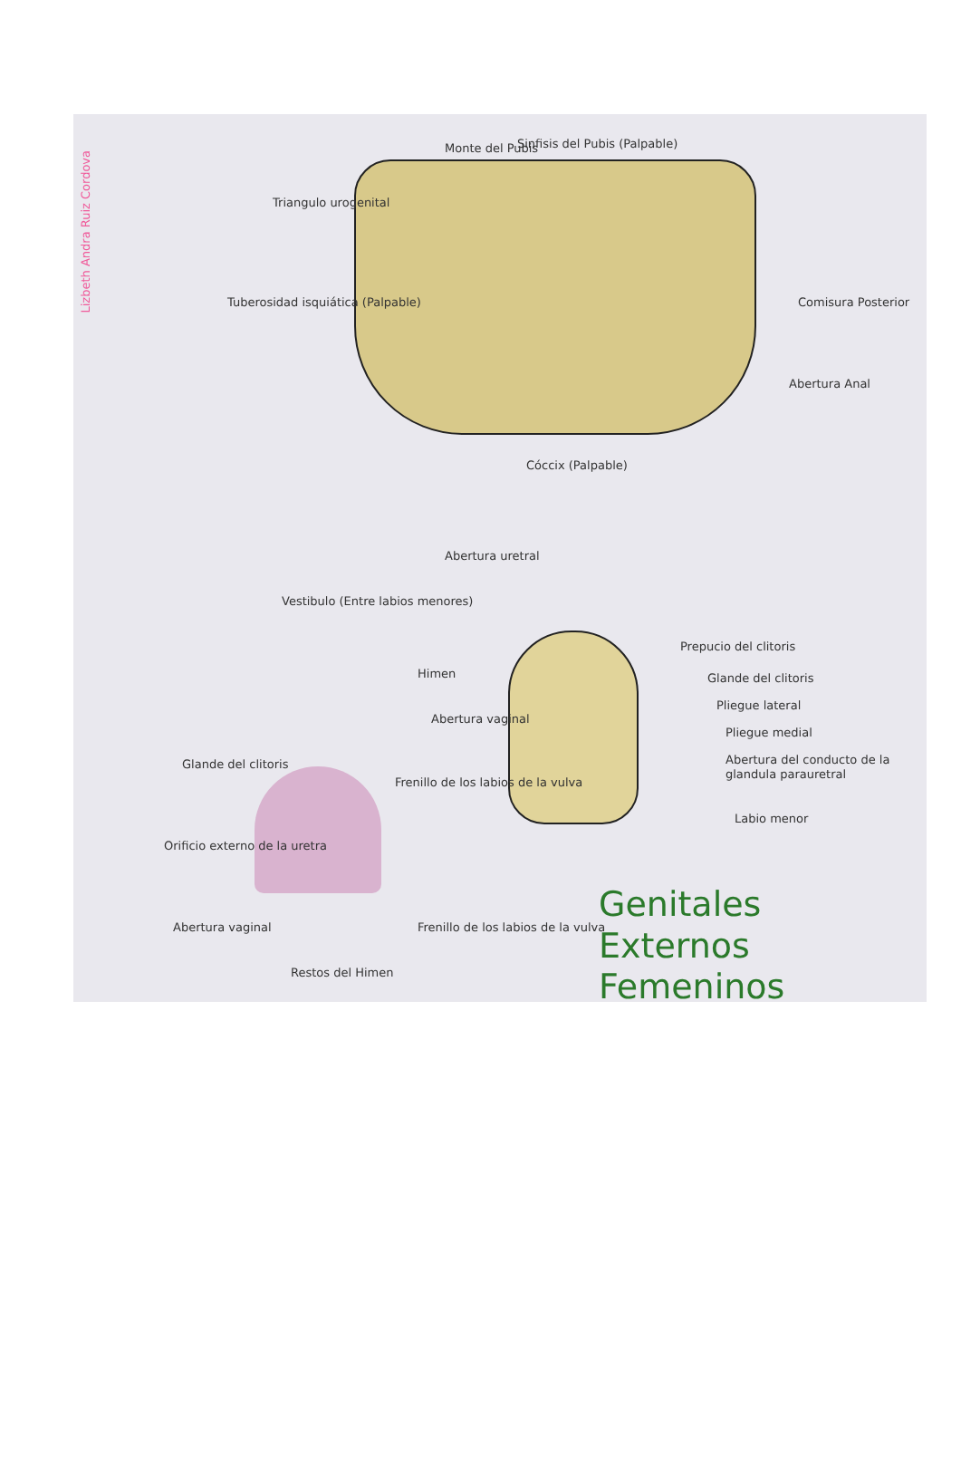Lizbeth Andra Ruiz Cordova
Monte del Pubis Sinfisis del Pubis (Palpable)
Triangulo urogenital
Tuberosidad isquiática (Palpable)
Comisura Posterior
Abertura Anal
Cóccix (Palpable)
Abertura uretral
Vestibulo (Entre labios menores)
Himen
Abertura vaginal
Frenillo de los labios de la vulva
Prepucio del clitoris
Glande del clitoris
Pliegue lateral
Pliegue medial
Abertura del conducto de la glandula parauretral
Labio menor
Glande del clitoris
Orificio externo de la uretra
Abertura vaginal
Restos del Himen
Frenillo de los labios de la vulva
Genitales
Externos
Femeninos